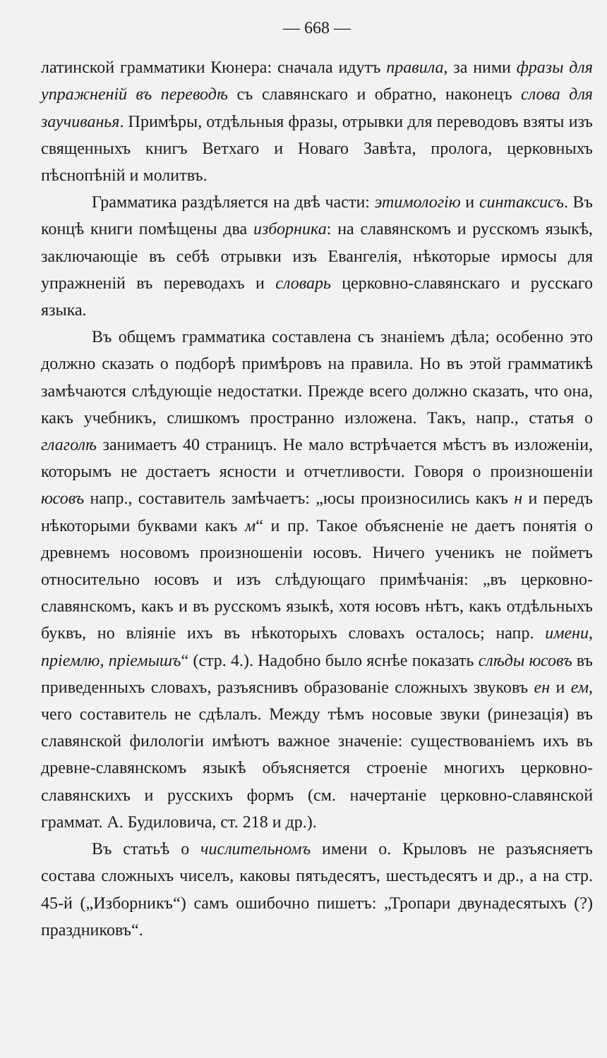— 668 —
латинской грамматики Кюнера: сначала идутъ правила, за ними фразы для упражненій въ переводѣ съ славянскаго и обратно, наконецъ слова для заучиванья. Примѣры, отдѣльныя фразы, отрывки для переводовъ взяты изъ священныхъ книгъ Ветхаго и Новаго Завѣта, пролога, церковныхъ пѣснопѣній и молитвъ.
Грамматика раздѣляется на двѣ части: этимологію и синтаксисъ. Въ концѣ книги помѣщены два изборника: на славянскомъ и русскомъ языкѣ, заключающіе въ себѣ отрывки изъ Евангелія, нѣкоторые ирмосы для упражненій въ переводахъ и словарь церковно-славянскаго и русскаго языка.
Въ общемъ грамматика составлена съ знаніемъ дѣла; особенно это должно сказать о подборѣ примѣровъ на правила. Но въ этой грамматикѣ замѣчаются слѣдующіе недостатки. Прежде всего должно сказать, что она, какъ учебникъ, слишкомъ пространно изложена. Такъ, напр., статья о глаголѣ занимаетъ 40 страницъ. Не мало встрѣчается мѣстъ въ изложеніи, которымъ не достаетъ ясности и отчетливости. Говоря о произношеніи юсовъ напр., составитель замѣчаетъ: „юсы произносились какъ н и передъ нѣкоторыми буквами какъ м“ и пр. Такое объясненіе не даетъ понятія о древнемъ носовомъ произношеніи юсовъ. Ничего ученикъ не пойметъ относительно юсовъ и изъ слѣдующаго примѣчанія: „въ церковно-славянскомъ, какъ и въ русскомъ языкѣ, хотя юсовъ нѣтъ, какъ отдѣльныхъ буквъ, но вліяніе ихъ въ нѣкоторыхъ словахъ осталось; напр. имени, пріемлю, пріемышъ“ (стр. 4.). Надобно было яснѣе показать слѣды юсовъ въ приведенныхъ словахъ, разъяснивъ образованіе сложныхъ звуковъ ен и ем, чего составитель не сдѣлалъ. Между тѣмъ носовые звуки (ринезація) въ славянской филологіи имѣютъ важное значеніе: существованіемъ ихъ въ древне-славянскомъ языкѣ объясняется строеніе многихъ церковно-славянскихъ и русскихъ формъ (см. начертаніе церковно-славянской граммат. А. Будиловича, ст. 218 и др.).
Въ статьѣ о числительномъ имени о. Крыловъ не разъясняетъ состава сложныхъ чиселъ, каковы пятьдесятъ, шестьдесятъ и др., а на стр. 45-й („Изборникъ“) самъ ошибочно пишетъ: „Тропари двунадесятыхъ (?) праздниковъ“.